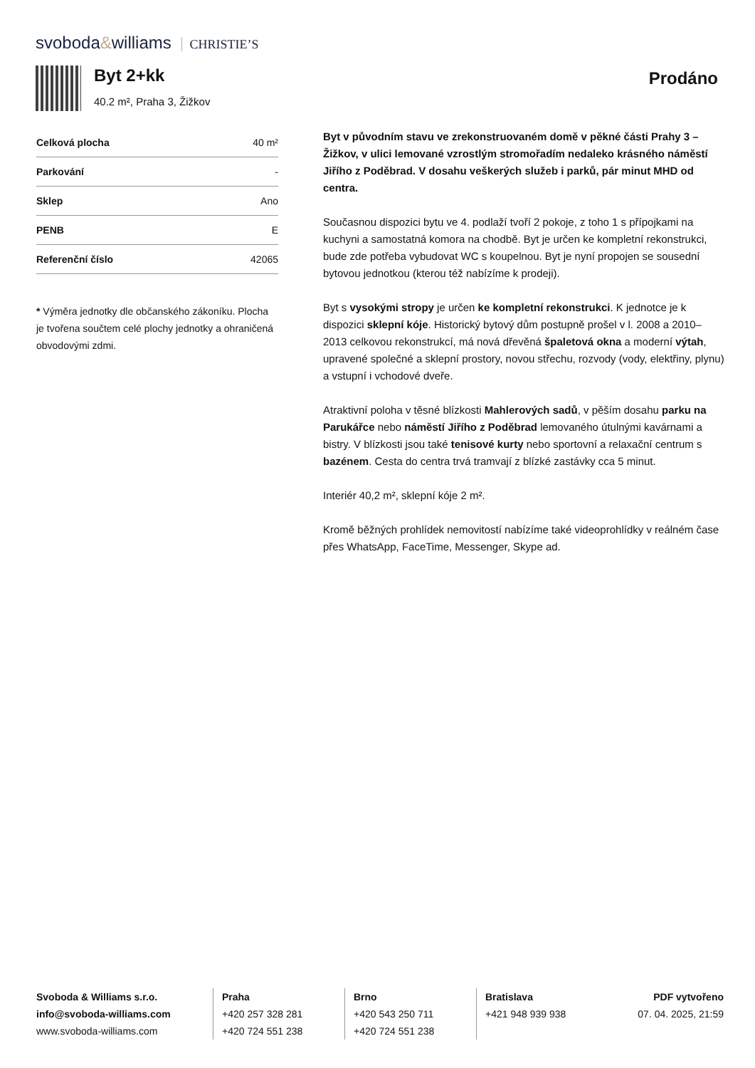svoboda&williams CHRISTIE’S
Byt 2+kk
40.2 m², Praha 3, Žižkov
Prodáno
| Celková plocha | 40 m² |
| Parkování | - |
| Sklep | Ano |
| PENB | E |
| Referenční číslo | 42065 |
* Výměra jednotky dle občanského zákoníku. Plocha je tvořena součtem celé plochy jednotky a ohraničená obvodovými zdmi.
Byt v původním stavu ve zrekonstruovaném domě v pěkné části Prahy 3 – Žižkov, v ulici lemované vzrostlým stromořadím nedaleko krásného náměstí Jiřího z Poděbrad. V dosahu veškerých služeb i parků, pár minut MHD od centra.
Současnou dispozici bytu ve 4. podlaží tvoří 2 pokoje, z toho 1 s přípojkami na kuchyni a samostatná komora na chodbě. Byt je určen ke kompletní rekonstrukci, bude zde potřeba vybudovat WC s koupelnou. Byt je nyní propojen se sousední bytovou jednotkou (kterou též nabízíme k prodeji).
Byt s vysokými stropy je určen ke kompletní rekonstrukci. K jednotce je k dispozici sklepní kóje. Historický bytový dům postupně prošel v l. 2008 a 2010–2013 celkovou rekonstrukcí, má nová dřevěná špaletová okna a moderní výtah, upravené společné a sklepní prostory, novou střechu, rozvody (vody, elektřiny, plynu) a vstupní i vchodové dveře.
Atraktivní poloha v těsné blízkosti Mahlerových sadů, v pěším dosahu parku na Parukářce nebo náměstí Jiřího z Poděbrad lemovaného útulnými kavárnami a bistry. V blízkosti jsou také tenisové kurty nebo sportovní a relaxační centrum s bazénem. Cesta do centra trvá tramvají z blízké zastávky cca 5 minut.
Interiér 40,2 m², sklepní kóje 2 m².
Kromě běžných prohlídek nemovitostí nabízíme také videoprohlídky v reálném čase přes WhatsApp, FaceTime, Messenger, Skype ad.
Svoboda & Williams s.r.o.
info@svoboda-williams.com
www.svoboda-williams.com
Praha
+420 257 328 281
+420 724 551 238
Brno
+420 543 250 711
+420 724 551 238
Bratislava
+421 948 939 938
PDF vytvořeno
07. 04. 2025, 21:59